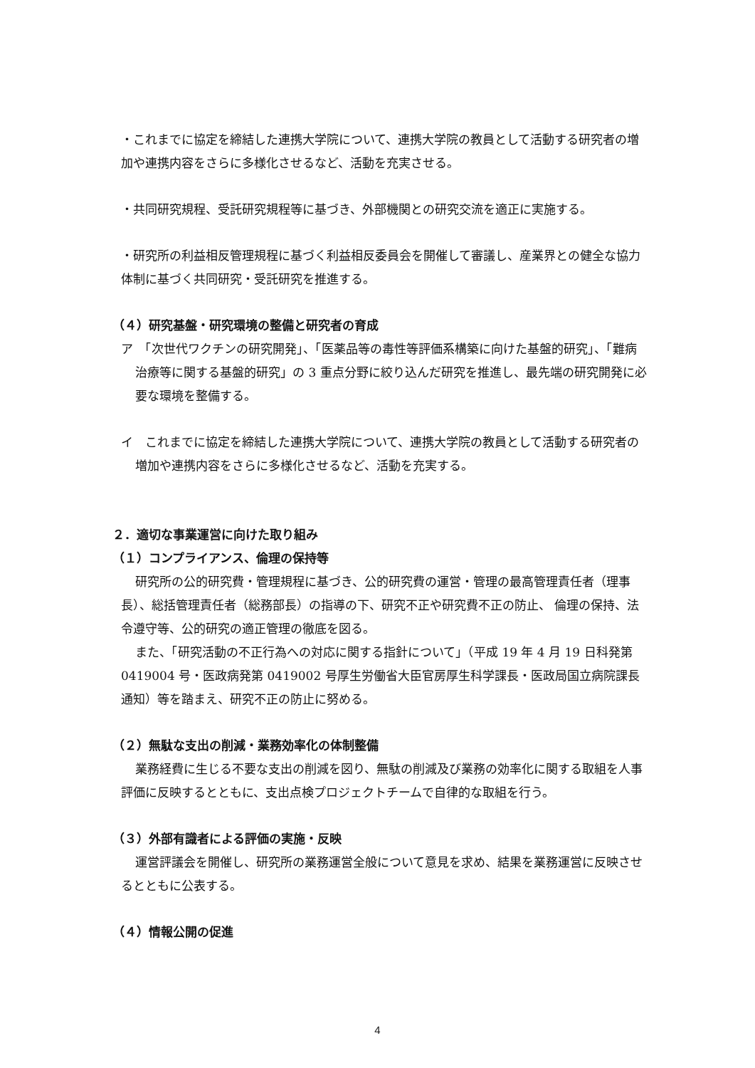・これまでに協定を締結した連携大学院について、連携大学院の教員として活動する研究者の増加や連携内容をさらに多様化させるなど、活動を充実させる。
・共同研究規程、受託研究規程等に基づき、外部機関との研究交流を適正に実施する。
・研究所の利益相反管理規程に基づく利益相反委員会を開催して審議し、産業界との健全な協力体制に基づく共同研究・受託研究を推進する。
（４）研究基盤・研究環境の整備と研究者の育成
ア　「次世代ワクチンの研究開発」、「医薬品等の毒性等評価系構築に向けた基盤的研究」、「難病治療等に関する基盤的研究」の 3 重点分野に絞り込んだ研究を推進し、最先端の研究開発に必要な環境を整備する。
イ　これまでに協定を締結した連携大学院について、連携大学院の教員として活動する研究者の増加や連携内容をさらに多様化させるなど、活動を充実する。
２．適切な事業運営に向けた取り組み
（１）コンプライアンス、倫理の保持等
研究所の公的研究費・管理規程に基づき、公的研究費の運営・管理の最高管理責任者（理事長）、総括管理責任者（総務部長）の指導の下、研究不正や研究費不正の防止、 倫理の保持、法令遵守等、公的研究の適正管理の徹底を図る。
また、「研究活動の不正行為への対応に関する指針について」（平成 19 年 4 月 19 日科発第 0419004 号・医政病発第 0419002 号厚生労働省大臣官房厚生科学課長・医政局国立病院課長通知）等を踏まえ、研究不正の防止に努める。
（２）無駄な支出の削減・業務効率化の体制整備
業務経費に生じる不要な支出の削減を図り、無駄の削減及び業務の効率化に関する取組を人事評価に反映するとともに、支出点検プロジェクトチームで自律的な取組を行う。
（３）外部有識者による評価の実施・反映
運営評議会を開催し、研究所の業務運営全般について意見を求め、結果を業務運営に反映させるとともに公表する。
（４）情報公開の促進
4